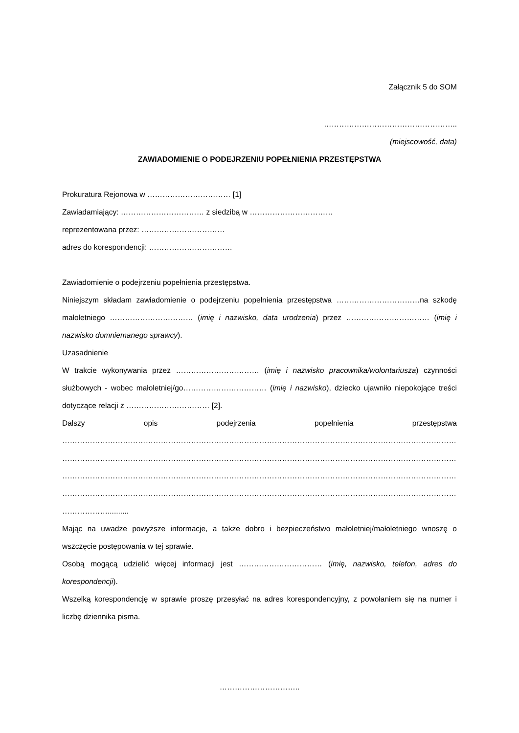Załącznik 5 do SOM
……………………………………………..
(miejscowość, data)
ZAWIADOMIENIE O PODEJRZENIU POPEŁNIENIA PRZESTĘPSTWA
Prokuratura Rejonowa w …………………………… [1]
Zawiadamiający: …………………………… z siedzibą w ……………………………
reprezentowana przez: ……………………………
adres do korespondencji: ……………………………
Zawiadomienie o podejrzeniu popełnienia przestępstwa.
Niniejszym składam zawiadomienie o podejrzeniu popełnienia przestępstwa ……………………………na szkodę małoletniego …………………………… (imię i nazwisko, data urodzenia) przez …………………………… (imię i nazwisko domniemanego sprawcy).
Uzasadnienie
W trakcie wykonywania przez …………………………… (imię i nazwisko pracownika/wolontariusza) czynności służbowych - wobec małoletniej/go…………………………… (imię i nazwisko), dziecko ujawniło niepokojące treści dotyczące relacji z …………………………… [2].
Dalszy opis podejrzenia popełnienia przestępstwa
……………………………………………………………………………………………………………………………………………………………………
……………………………………………………………………………………………………………………………………………………………………
……………………………………………………………………………………………………………………………………………………………………
……………………………………………………………………………………………………………………………………………………………………
………………..........
Mając na uwadze powyższe informacje, a także dobro i bezpieczeństwo małoletniej/małoletniego wnoszę o wszczęcie postępowania w tej sprawie.
Osobą mogącą udzielić więcej informacji jest …………………………… (imię, nazwisko, telefon, adres do korespondencji).
Wszelką korespondencję w sprawie proszę przesyłać na adres korespondencyjny, z powołaniem się na numer i liczbę dziennika pisma.
…………………………..